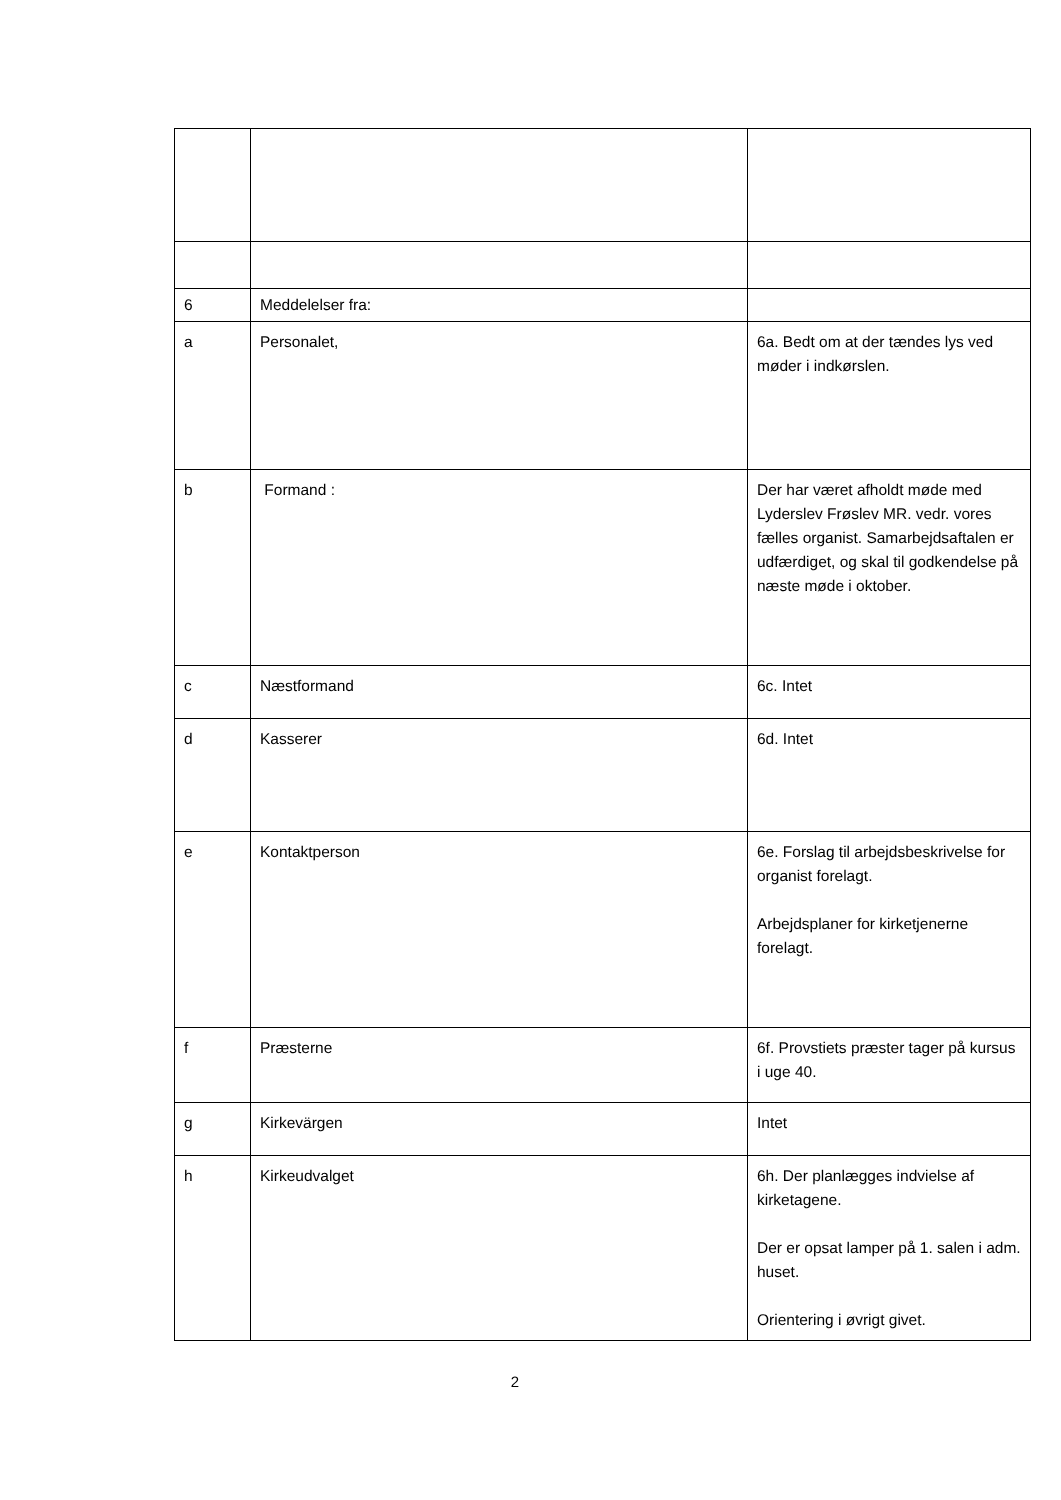| 6 | Meddelelser fra: | |
| a | Personalet, | 6a. Bedt om at der tændes lys ved møder i indkørslen. |
| b | Formand : | Der har været afholdt møde med Lyderslev Frøslev MR. vedr. vores fælles organist. Samarbejdsaftalen er udfærdiget, og skal til godkendelse på næste møde i oktober. |
| c | Næstformand | 6c. Intet |
| d | Kasserer | 6d. Intet |
| e | Kontaktperson | 6e. Forslag til arbejdsbeskrivelse for organist forelagt. Arbejdsplaner for kirketjenerne forelagt. |
| f | Præsterne | 6f. Provstiets præster tager på kursus i uge 40. |
| g | Kirkevärgen | Intet |
| h | Kirkeudvalget | 6h. Der planlægges indvielse af kirketagene. Der er opsat lamper på 1. salen i adm. huset. Orientering i øvrigt givet. |
2